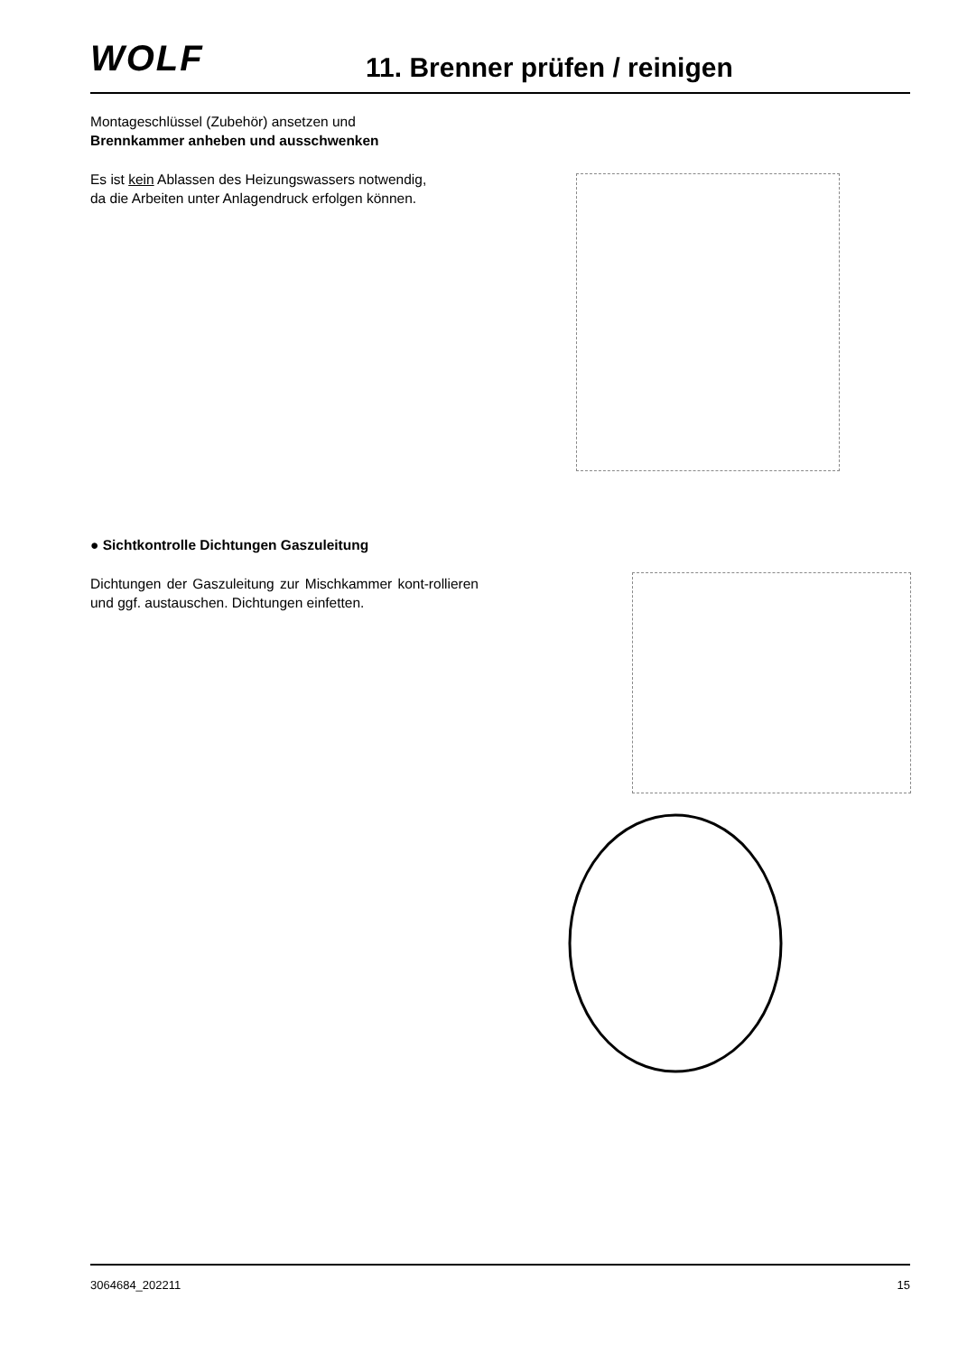WOLF 11. Brenner prüfen / reinigen
Montageschlüssel (Zubehör) ansetzen und
Brennkammer anheben und ausschwenken
Es ist kein Ablassen des Heizungswassers notwendig,
da die Arbeiten unter Anlagendruck erfolgen können.
● Sichtkontrolle Dichtungen Gaszuleitung
Dichtungen der Gaszuleitung zur Mischkammer kont-rollieren und ggf. austauschen. Dichtungen einfetten.
3064684_202211 15